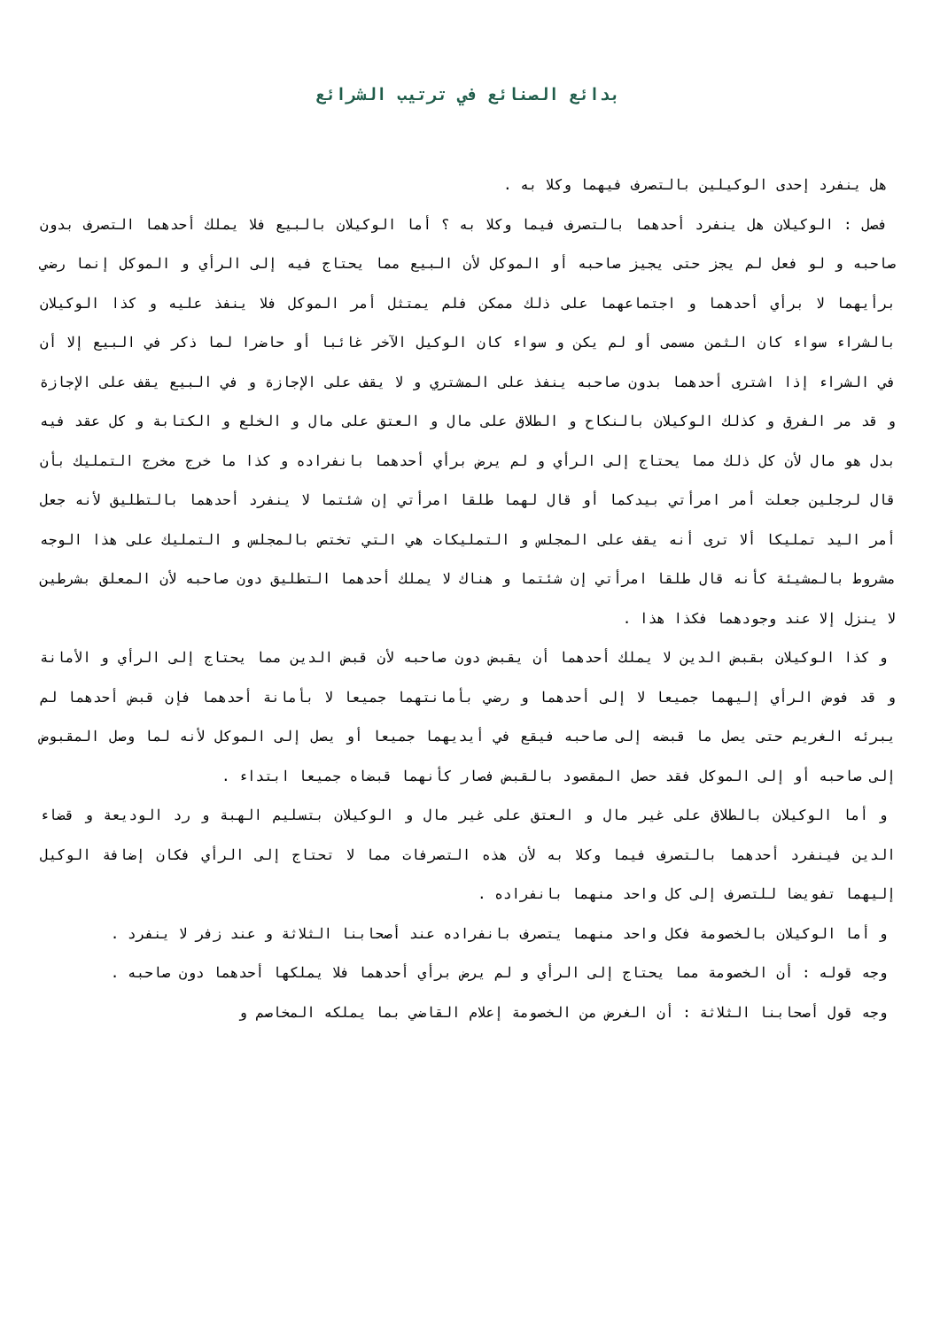بدائع الصنائع في ترتيب الشرائع
هل ينفرد إحدى الوكيلين بالتصرف فيهما وكلا به .
فصل : الوكيلان هل ينفرد أحدهما بالتصرف فيما وكلا به ؟ أما الوكيلان بالبيع فلا يملك أحدهما التصرف بدون صاحبه و لو فعل لم يجز حتى يجيز صاحبه أو الموكل لأن البيع مما يحتاج فيه إلى الرأي و الموكل إنما رضي برأيهما لا برأي أحدهما و اجتماعهما على ذلك ممكن فلم يمتثل أمر الموكل فلا ينفذ عليه و كذا الوكيلان بالشراء سواء كان الثمن مسمى أو لم يكن و سواء كان الوكيل الآخر غائبا أو حاضرا لما ذكر في البيع إلا أن في الشراء إذا اشترى أحدهما بدون صاحبه ينفذ على المشتري و لا يقف على الإجازة و في البيع يقف على الإجازة و قد مر الفرق و كذلك الوكيلان بالنكاح و الطلاق على مال و العتق على مال و الخلع و الكتابة و كل عقد فيه بدل هو مال لأن كل ذلك مما يحتاج إلى الرأي و لم يرض برأي أحدهما بانفراده و كذا ما خرج مخرج التمليك بأن قال لرجلين جعلت أمر امرأتي بيدكما أو قال لهما طلقا امرأتي إن شئتما لا ينفرد أحدهما بالتطليق لأنه جعل أمر اليد تمليكا ألا ترى أنه يقف على المجلس و التمليكات هي التي تختص بالمجلس و التمليك على هذا الوجه مشروط بالمشيئة كأنه قال طلقا امرأتي إن شئتما و هناك لا يملك أحدهما التطليق دون صاحبه لأن المعلق بشرطين لا ينزل إلا عند وجودهما فكذا هذا .
و كذا الوكيلان بقبض الدين لا يملك أحدهما أن يقبض دون صاحبه لأن قبض الدين مما يحتاج إلى الرأي و الأمانة و قد فوض الرأي إليهما جميعا لا إلى أحدهما و رضي بأمانتهما جميعا لا بأمانة أحدهما فإن قبض أحدهما لم يبرئه الغريم حتى يصل ما قبضه إلى صاحبه فيقع في أيديهما جميعا أو يصل إلى الموكل لأنه لما وصل المقبوض إلى صاحبه أو إلى الموكل فقد حصل المقصود بالقبض فصار كأنهما قبضاه جميعا ابتداء .
و أما الوكيلان بالطلاق على غير مال و العتق على غير مال و الوكيلان بتسليم الهبة و رد الوديعة و قضاء الدين فينفرد أحدهما بالتصرف فيما وكلا به لأن هذه التصرفات مما لا تحتاج إلى الرأي فكان إضافة الوكيل إليهما تفويضا للتصرف إلى كل واحد منهما بانفراده .
و أما الوكيلان بالخصومة فكل واحد منهما يتصرف بانفراده عند أصحابنا الثلاثة و عند زفر لا ينفرد .
وجه قوله : أن الخصومة مما يحتاج إلى الرأي و لم يرض برأي أحدهما فلا يملكها أحدهما دون صاحبه .
وجه قول أصحابنا الثلاثة : أن الغرض من الخصومة إعلام القاضي بما يملكه المخاصم و